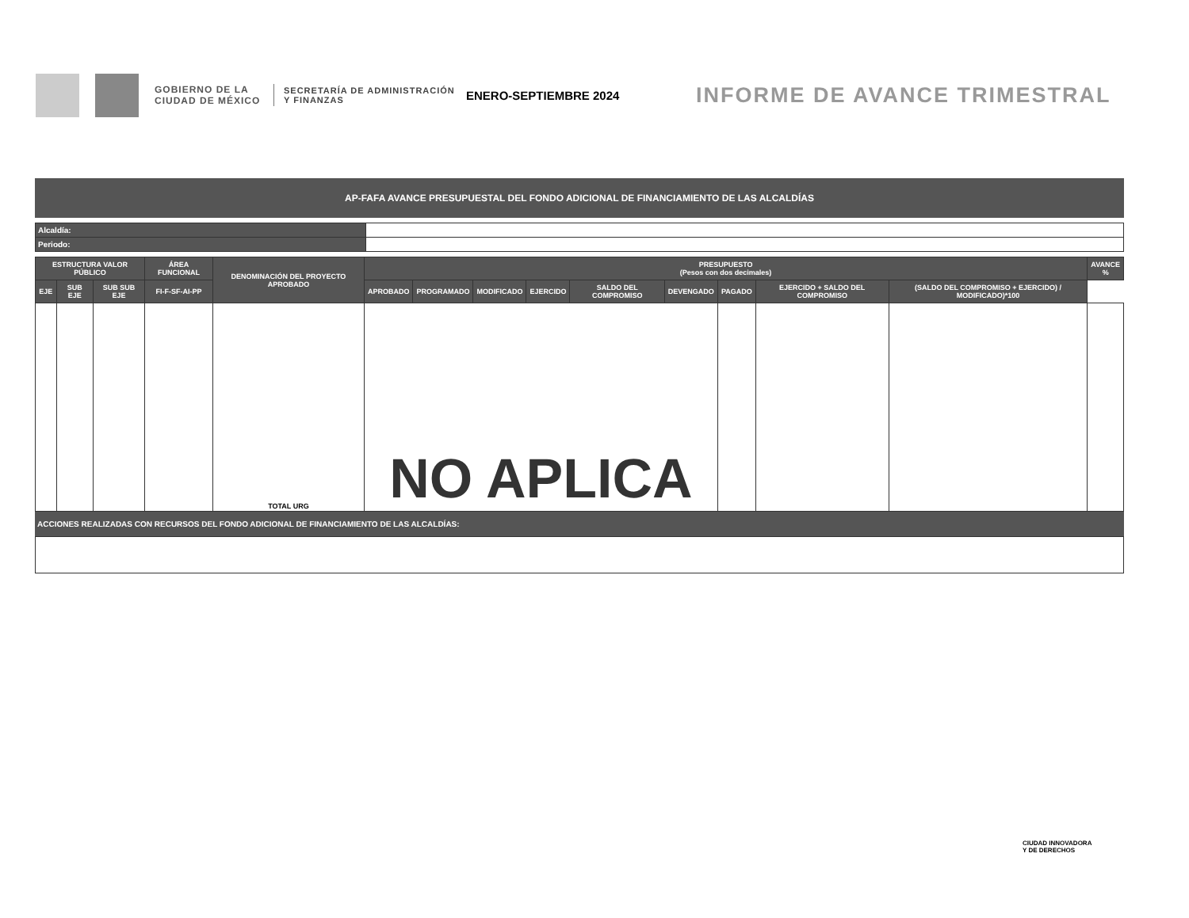GOBIERNO DE LA CIUDAD DE MÉXICO
SECRETARÍA DE ADMINISTRACIÓN Y FINANZAS
ENERO-SEPTIEMBRE 2024
INFORME DE AVANCE TRIMESTRAL
AP-FAFA AVANCE PRESUPUESTAL DEL FONDO ADICIONAL DE FINANCIAMIENTO DE LAS ALCALDÍAS
| Alcaldía: | |
| Periodo: | |
| ESTRUCTURA VALOR PÚBLICO | | | ÁREA FUNCIONAL | DENOMINACIÓN DEL PROYECTO APROBADO | PRESUPUESTO (Pesos con dos decimales) | | | | | | | | | AVANCE % |
| --- | --- | --- | --- | --- | --- | --- | --- | --- | --- | --- | --- | --- | --- | --- |
| EJE | SUB EJE | SUB SUB EJE | FI-F-SF-AI-PP | | APROBADO | PROGRAMADO | MODIFICADO | EJERCIDO | SALDO DEL COMPROMISO | DEVENGADO | PAGADO | EJERCIDO + SALDO DEL COMPROMISO | (SALDO DEL COMPROMISO + EJERCIDO) / MODIFICADO)*100 | |
| | | | | TOTAL URG | NO APLICA | | | | | | | | | |
ACCIONES REALIZADAS CON RECURSOS DEL FONDO ADICIONAL DE FINANCIAMIENTO DE LAS ALCALDÍAS:
CIUDAD INNOVADORA
Y DE DERECHOS